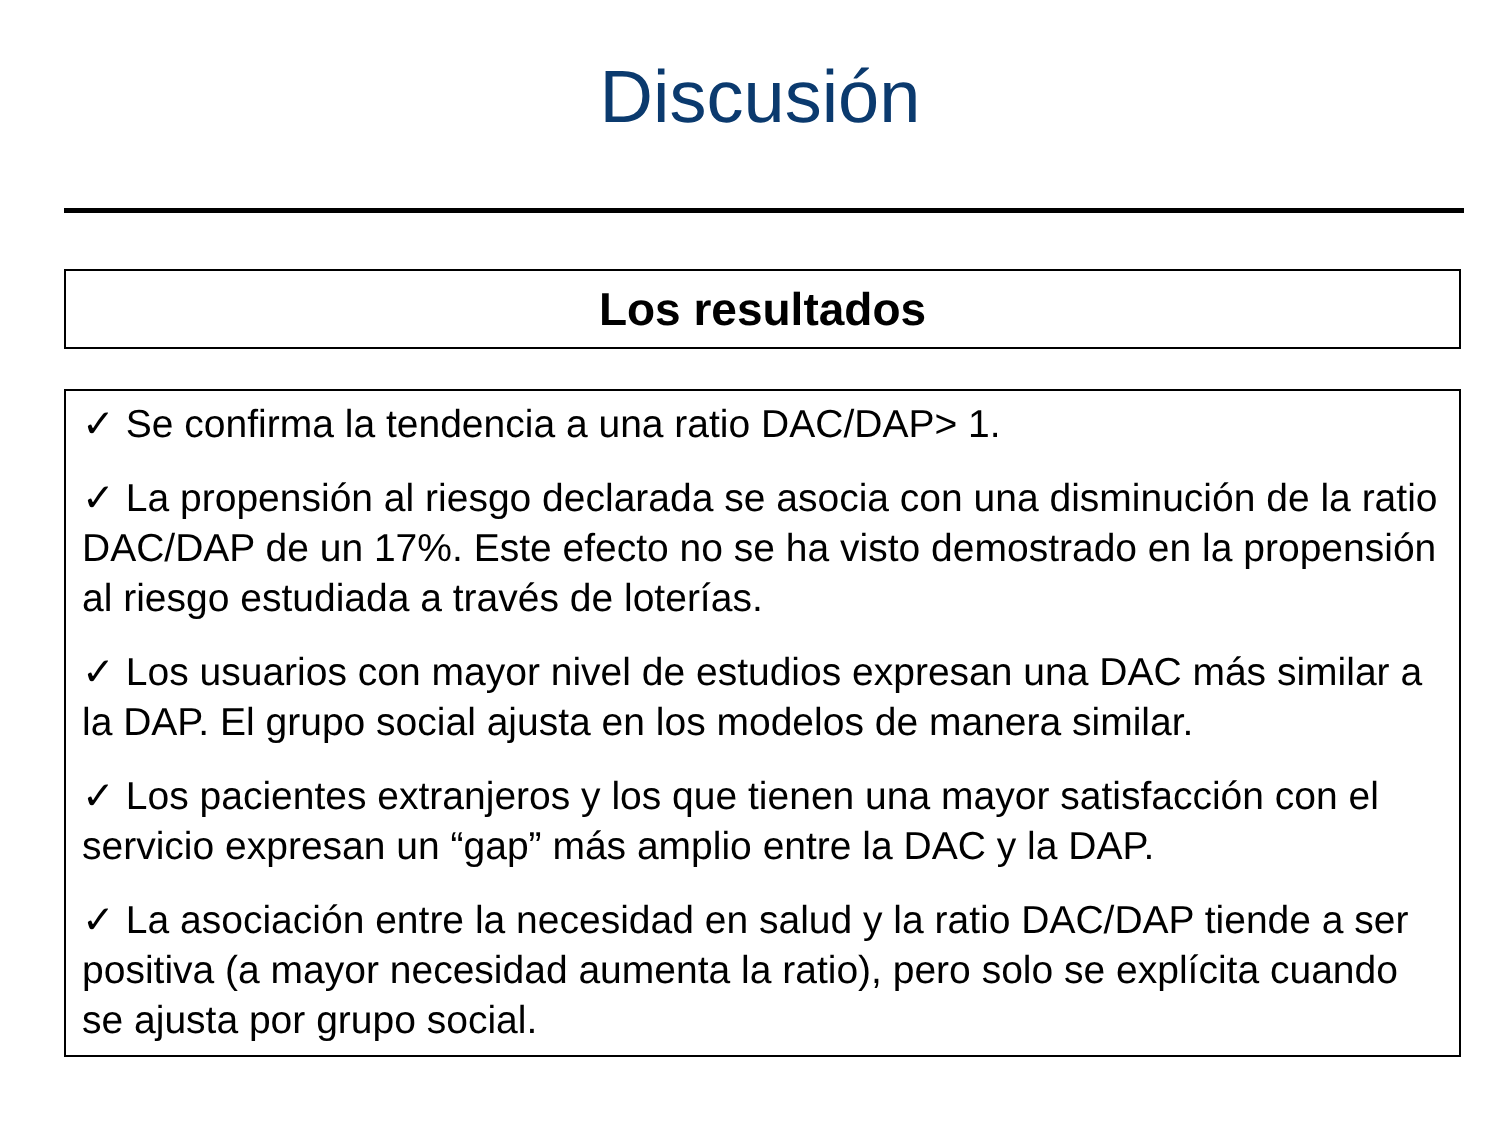Discusión
Los resultados
✓ Se confirma la tendencia a una ratio DAC/DAP> 1.
✓ La propensión al riesgo declarada se asocia con una disminución de la ratio DAC/DAP de un 17%. Este efecto no se ha visto demostrado en la propensión al riesgo estudiada a través de loterías.
✓ Los usuarios con mayor nivel de estudios expresan una DAC más similar a la DAP. El grupo social ajusta en los modelos de manera similar.
✓ Los pacientes extranjeros y los que tienen una mayor satisfacción con el servicio expresan un “gap” más amplio entre la DAC y la DAP.
✓ La asociación entre la necesidad en salud y la ratio DAC/DAP tiende a ser positiva (a mayor necesidad aumenta la ratio), pero solo se explícita cuando se ajusta por grupo social.